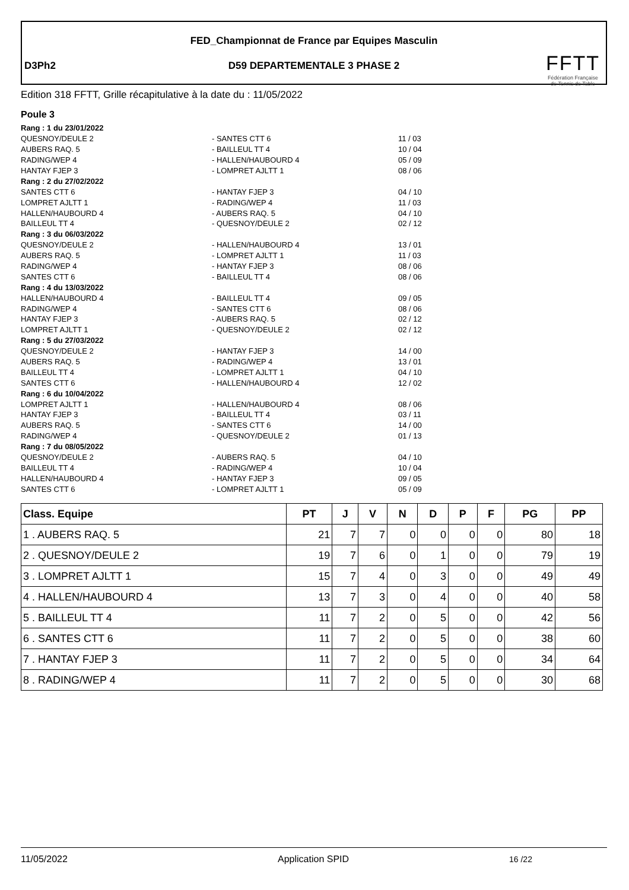FED_Championnat de France par Equipes Masculin
D3Ph2
D59 DEPARTEMENTALE 3 PHASE 2
FFTT
Fédération Française
de Tennis de Table
Edition 318 FFTT, Grille récapitulative à la date du : 11/05/2022
Poule 3
| Rang : 1 du 23/01/2022 | | |
| QUESNOY/DEULE 2 | - SANTES CTT 6 | 11 / 03 |
| AUBERS RAQ. 5 | - BAILLEUL TT 4 | 10 / 04 |
| RADING/WEP 4 | - HALLEN/HAUBOURD 4 | 05 / 09 |
| HANTAY FJEP 3 | - LOMPRET AJLTT 1 | 08 / 06 |
| Rang : 2 du 27/02/2022 | | |
| SANTES CTT 6 | - HANTAY FJEP 3 | 04 / 10 |
| LOMPRET AJLTT 1 | - RADING/WEP 4 | 11 / 03 |
| HALLEN/HAUBOURD 4 | - AUBERS RAQ. 5 | 04 / 10 |
| BAILLEUL TT 4 | - QUESNOY/DEULE 2 | 02 / 12 |
| Rang : 3 du 06/03/2022 | | |
| QUESNOY/DEULE 2 | - HALLEN/HAUBOURD 4 | 13 / 01 |
| AUBERS RAQ. 5 | - LOMPRET AJLTT 1 | 11 / 03 |
| RADING/WEP 4 | - HANTAY FJEP 3 | 08 / 06 |
| SANTES CTT 6 | - BAILLEUL TT 4 | 08 / 06 |
| Rang : 4 du 13/03/2022 | | |
| HALLEN/HAUBOURD 4 | - BAILLEUL TT 4 | 09 / 05 |
| RADING/WEP 4 | - SANTES CTT 6 | 08 / 06 |
| HANTAY FJEP 3 | - AUBERS RAQ. 5 | 02 / 12 |
| LOMPRET AJLTT 1 | - QUESNOY/DEULE 2 | 02 / 12 |
| Rang : 5 du 27/03/2022 | | |
| QUESNOY/DEULE 2 | - HANTAY FJEP 3 | 14 / 00 |
| AUBERS RAQ. 5 | - RADING/WEP 4 | 13 / 01 |
| BAILLEUL TT 4 | - LOMPRET AJLTT 1 | 04 / 10 |
| SANTES CTT 6 | - HALLEN/HAUBOURD 4 | 12 / 02 |
| Rang : 6 du 10/04/2022 | | |
| LOMPRET AJLTT 1 | - HALLEN/HAUBOURD 4 | 08 / 06 |
| HANTAY FJEP 3 | - BAILLEUL TT 4 | 03 / 11 |
| AUBERS RAQ. 5 | - SANTES CTT 6 | 14 / 00 |
| RADING/WEP 4 | - QUESNOY/DEULE 2 | 01 / 13 |
| Rang : 7 du 08/05/2022 | | |
| QUESNOY/DEULE 2 | - AUBERS RAQ. 5 | 04 / 10 |
| BAILLEUL TT 4 | - RADING/WEP 4 | 10 / 04 |
| HALLEN/HAUBOURD 4 | - HANTAY FJEP 3 | 09 / 05 |
| SANTES CTT 6 | - LOMPRET AJLTT 1 | 05 / 09 |
| Class. Equipe | PT | J | V | N | D | P | F | PG | PP |
| --- | --- | --- | --- | --- | --- | --- | --- | --- | --- |
| 1 . AUBERS RAQ. 5 | 21 | 7 | 7 | 0 | 0 | 0 | 0 | 80 | 18 |
| 2 . QUESNOY/DEULE 2 | 19 | 7 | 6 | 0 | 1 | 0 | 0 | 79 | 19 |
| 3 . LOMPRET AJLTT 1 | 15 | 7 | 4 | 0 | 3 | 0 | 0 | 49 | 49 |
| 4 . HALLEN/HAUBOURD 4 | 13 | 7 | 3 | 0 | 4 | 0 | 0 | 40 | 58 |
| 5 . BAILLEUL TT 4 | 11 | 7 | 2 | 0 | 5 | 0 | 0 | 42 | 56 |
| 6 . SANTES CTT 6 | 11 | 7 | 2 | 0 | 5 | 0 | 0 | 38 | 60 |
| 7 . HANTAY FJEP 3 | 11 | 7 | 2 | 0 | 5 | 0 | 0 | 34 | 64 |
| 8 . RADING/WEP 4 | 11 | 7 | 2 | 0 | 5 | 0 | 0 | 30 | 68 |
11/05/2022 Application SPID 16 /22